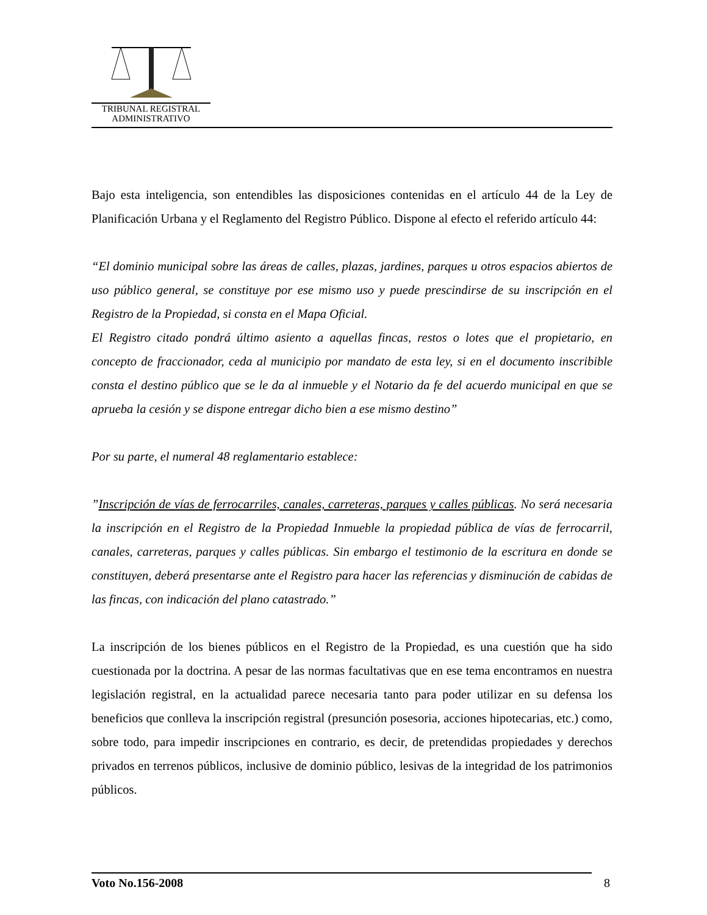TRIBUNAL REGISTRAL
ADMINISTRATIVO
Bajo esta inteligencia, son entendibles las disposiciones contenidas en el artículo 44 de la Ley de Planificación Urbana y el Reglamento del Registro Público. Dispone al efecto el referido artículo 44:
“El dominio municipal sobre las áreas de calles, plazas, jardines, parques u otros espacios abiertos de uso público general, se constituye por ese mismo uso y puede prescindirse de su inscripción en el Registro de la Propiedad, si consta en el Mapa Oficial.
El Registro citado pondrá último asiento a aquellas fincas, restos o lotes que el propietario, en concepto de fraccionador, ceda al municipio por mandato de esta ley, si en el documento inscribible consta el destino público que se le da al inmueble y el Notario da fe del acuerdo municipal en que se aprueba la cesión y se dispone entregar dicho bien a ese mismo destino”
Por su parte, el numeral 48 reglamentario establece:
”Inscripción de vías de ferrocarriles, canales, carreteras, parques y calles públicas. No será necesaria la inscripción en el Registro de la Propiedad Inmueble la propiedad pública de vías de ferrocarril, canales, carreteras, parques y calles públicas. Sin embargo el testimonio de la escritura en donde se constituyen, deberá presentarse ante el Registro para hacer las referencias y disminución de cabidas de las fincas, con indicación del plano catastrado.”
La inscripción de los bienes públicos en el Registro de la Propiedad, es una cuestión que ha sido cuestionada por la doctrina. A pesar de las normas facultativas que en ese tema encontramos en nuestra legislación registral, en la actualidad parece necesaria tanto para poder utilizar en su defensa los beneficios que conlleva la inscripción registral (presunción posesoria, acciones hipotecarias, etc.) como, sobre todo, para impedir inscripciones en contrario, es decir, de pretendidas propiedades y derechos privados en terrenos públicos, inclusive de dominio público, lesivas de la integridad de los patrimonios públicos.
Voto No.156-2008 8